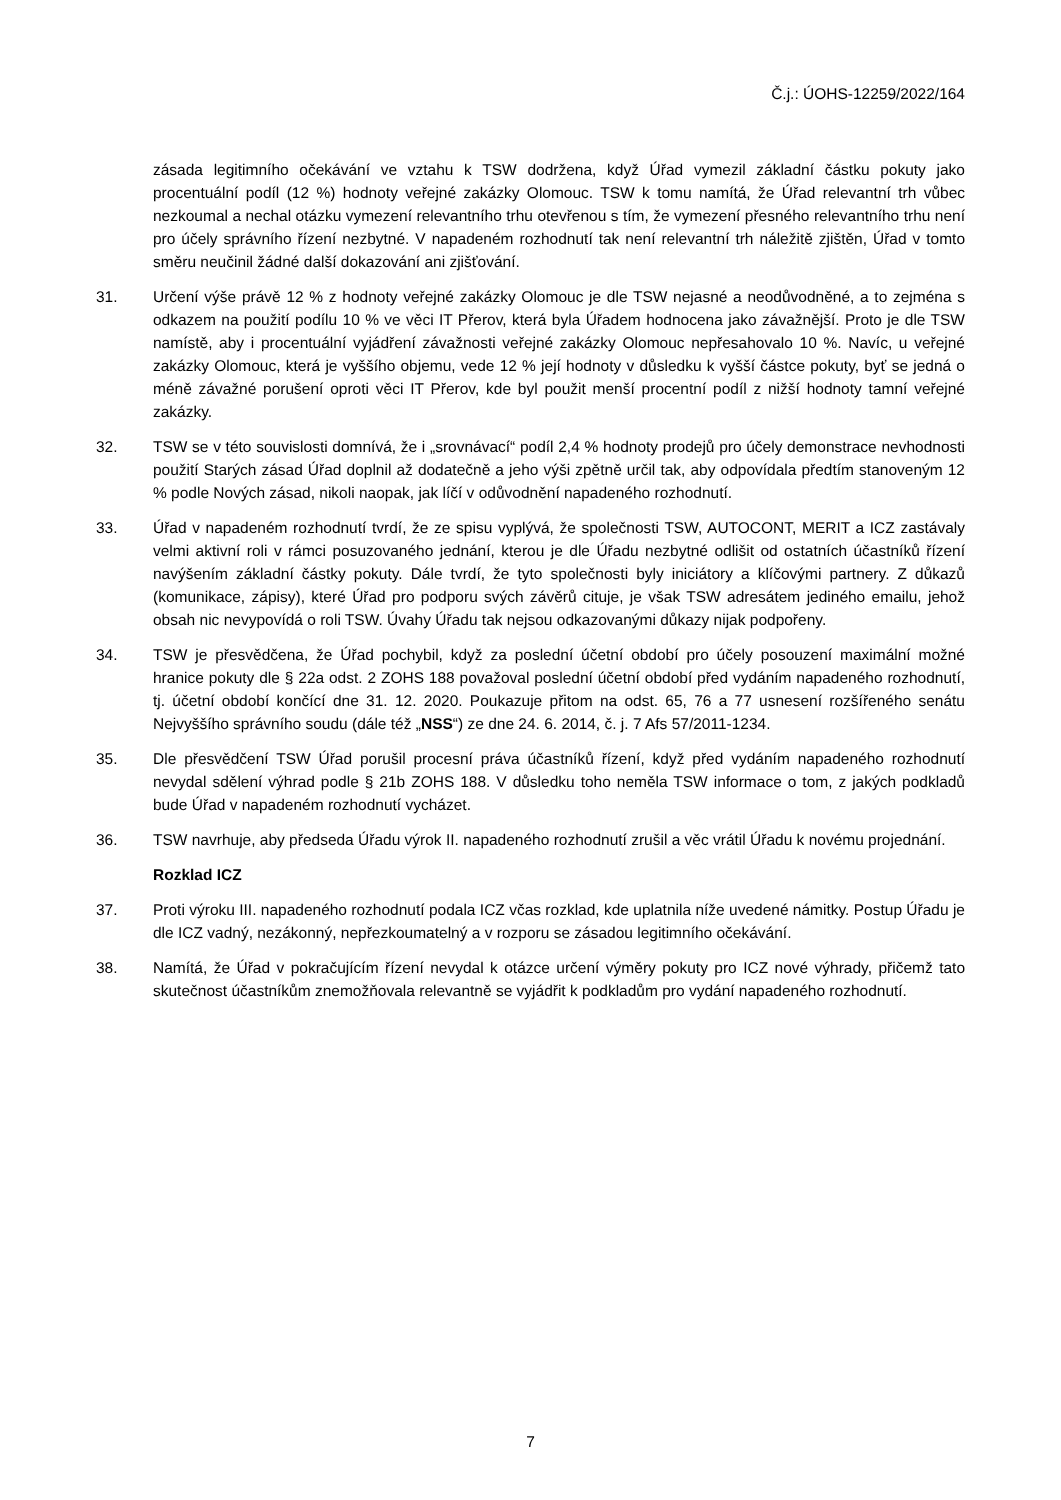Č.j.: ÚOHS-12259/2022/164
zásada legitimního očekávání ve vztahu k TSW dodržena, když Úřad vymezil základní částku pokuty jako procentuální podíl (12 %) hodnoty veřejné zakázky Olomouc. TSW k tomu namítá, že Úřad relevantní trh vůbec nezkoumal a nechal otázku vymezení relevantního trhu otevřenou s tím, že vymezení přesného relevantního trhu není pro účely správního řízení nezbytné. V napadeném rozhodnutí tak není relevantní trh náležitě zjištěn, Úřad v tomto směru neučinil žádné další dokazování ani zjišťování.
31. Určení výše právě 12 % z hodnoty veřejné zakázky Olomouc je dle TSW nejasné a neodůvodněné, a to zejména s odkazem na použití podílu 10 % ve věci IT Přerov, která byla Úřadem hodnocena jako závažnější. Proto je dle TSW namístě, aby i procentuální vyjádření závažnosti veřejné zakázky Olomouc nepřesahovalo 10 %. Navíc, u veřejné zakázky Olomouc, která je vyššího objemu, vede 12 % její hodnoty v důsledku k vyšší částce pokuty, byť se jedná o méně závažné porušení oproti věci IT Přerov, kde byl použit menší procentní podíl z nižší hodnoty tamní veřejné zakázky.
32. TSW se v této souvislosti domnívá, že i „srovnávací“ podíl 2,4 % hodnoty prodejů pro účely demonstrace nevhodnosti použití Starých zásad Úřad doplnil až dodatečně a jeho výši zpětně určil tak, aby odpovídala předtím stanoveným 12 % podle Nových zásad, nikoli naopak, jak líčí v odůvodnění napadeného rozhodnutí.
33. Úřad v napadeném rozhodnutí tvrdí, že ze spisu vyplývá, že společnosti TSW, AUTOCONT, MERIT a ICZ zastávaly velmi aktivní roli v rámci posuzovaného jednání, kterou je dle Úřadu nezbytné odlišit od ostatních účastníků řízení navýšením základní částky pokuty. Dále tvrdí, že tyto společnosti byly iniciátory a klíčovými partnery. Z důkazů (komunikace, zápisy), které Úřad pro podporu svých závěrů cituje, je však TSW adresátem jediného emailu, jehož obsah nic nevypovídá o roli TSW. Úvahy Úřadu tak nejsou odkazovanými důkazy nijak podpořeny.
34. TSW je přesvědčena, že Úřad pochybil, když za poslední účetní období pro účely posouzení maximální možné hranice pokuty dle § 22a odst. 2 ZOHS 188 považoval poslední účetní období před vydáním napadeného rozhodnutí, tj. účetní období končící dne 31. 12. 2020. Poukazuje přitom na odst. 65, 76 a 77 usnesení rozšířeného senátu Nejvyššího správního soudu (dále též „NSS“) ze dne 24. 6. 2014, č. j. 7 Afs 57/2011-1234.
35. Dle přesvědčení TSW Úřad porušil procesní práva účastníků řízení, když před vydáním napadeného rozhodnutí nevydal sdělení výhrad podle § 21b ZOHS 188. V důsledku toho neměla TSW informace o tom, z jakých podkladů bude Úřad v napadeném rozhodnutí vycházet.
36. TSW navrhuje, aby předseda Úřadu výrok II. napadeného rozhodnutí zrušil a věc vrátil Úřadu k novému projednání.
Rozklad ICZ
37. Proti výroku III. napadeného rozhodnutí podala ICZ včas rozklad, kde uplatnila níže uvedené námitky. Postup Úřadu je dle ICZ vadný, nezákonný, nepřezkoumatelný a v rozporu se zásadou legitimního očekávání.
38. Namítá, že Úřad v pokračujícím řízení nevydal k otázce určení výměry pokuty pro ICZ nové výhrady, přičemž tato skutečnost účastníkům znemožňovala relevantně se vyjádřit k podkladům pro vydání napadeného rozhodnutí.
7